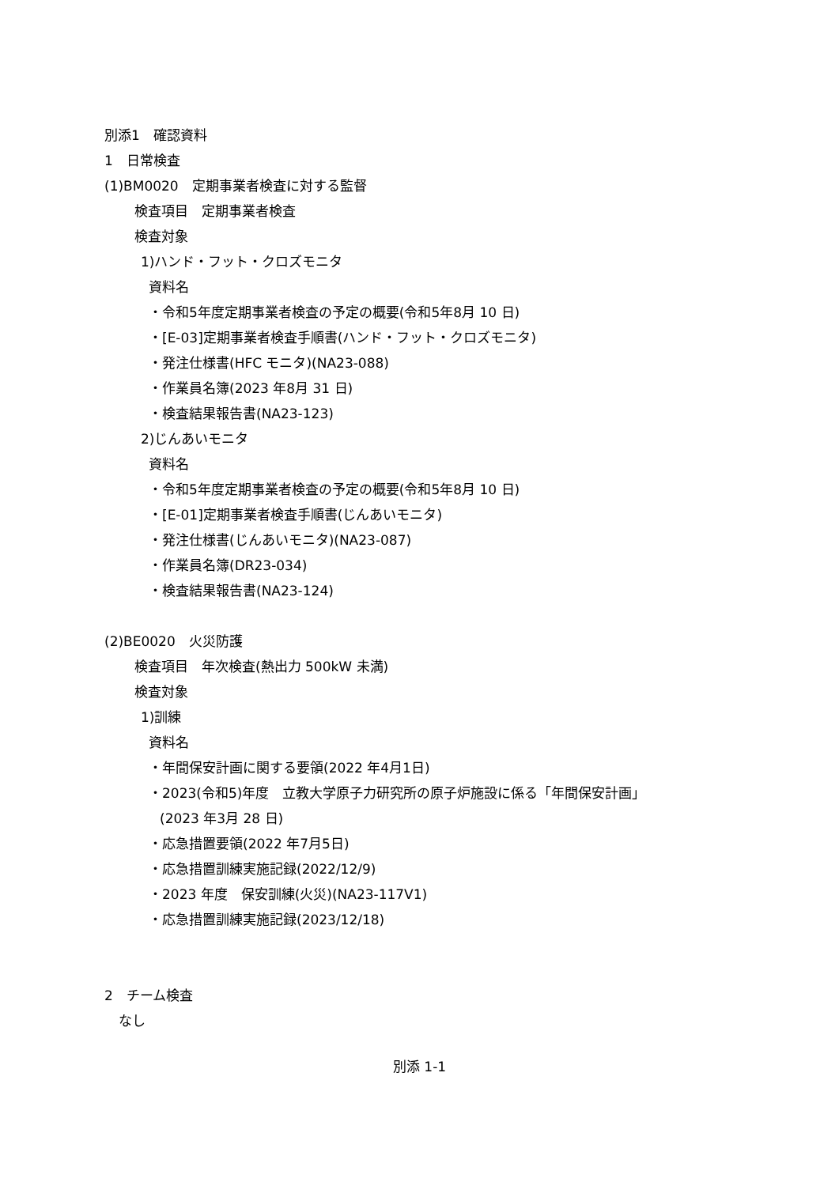別添1　確認資料
1　日常検査
(1)BM0020　定期事業者検査に対する監督
検査項目　定期事業者検査
検査対象
1)ハンド・フット・クロズモニタ
資料名
・令和5年度定期事業者検査の予定の概要(令和5年8月 10 日)
・[E-03]定期事業者検査手順書(ハンド・フット・クロズモニタ)
・発注仕様書(HFC モニタ)(NA23-088)
・作業員名簿(2023 年8月 31 日)
・検査結果報告書(NA23-123)
2)じんあいモニタ
資料名
・令和5年度定期事業者検査の予定の概要(令和5年8月 10 日)
・[E-01]定期事業者検査手順書(じんあいモニタ)
・発注仕様書(じんあいモニタ)(NA23-087)
・作業員名簿(DR23-034)
・検査結果報告書(NA23-124)
(2)BE0020　火災防護
検査項目　年次検査(熱出力 500kW 未満)
検査対象
1)訓練
資料名
・年間保安計画に関する要領(2022 年4月1日)
・2023(令和5)年度　立教大学原子力研究所の原子炉施設に係る「年間保安計画」
(2023 年3月 28 日)
・応急措置要領(2022 年7月5日)
・応急措置訓練実施記録(2022/12/9)
・2023 年度　保安訓練(火災)(NA23-117V1)
・応急措置訓練実施記録(2023/12/18)
2　チーム検査
なし
別添 1-1